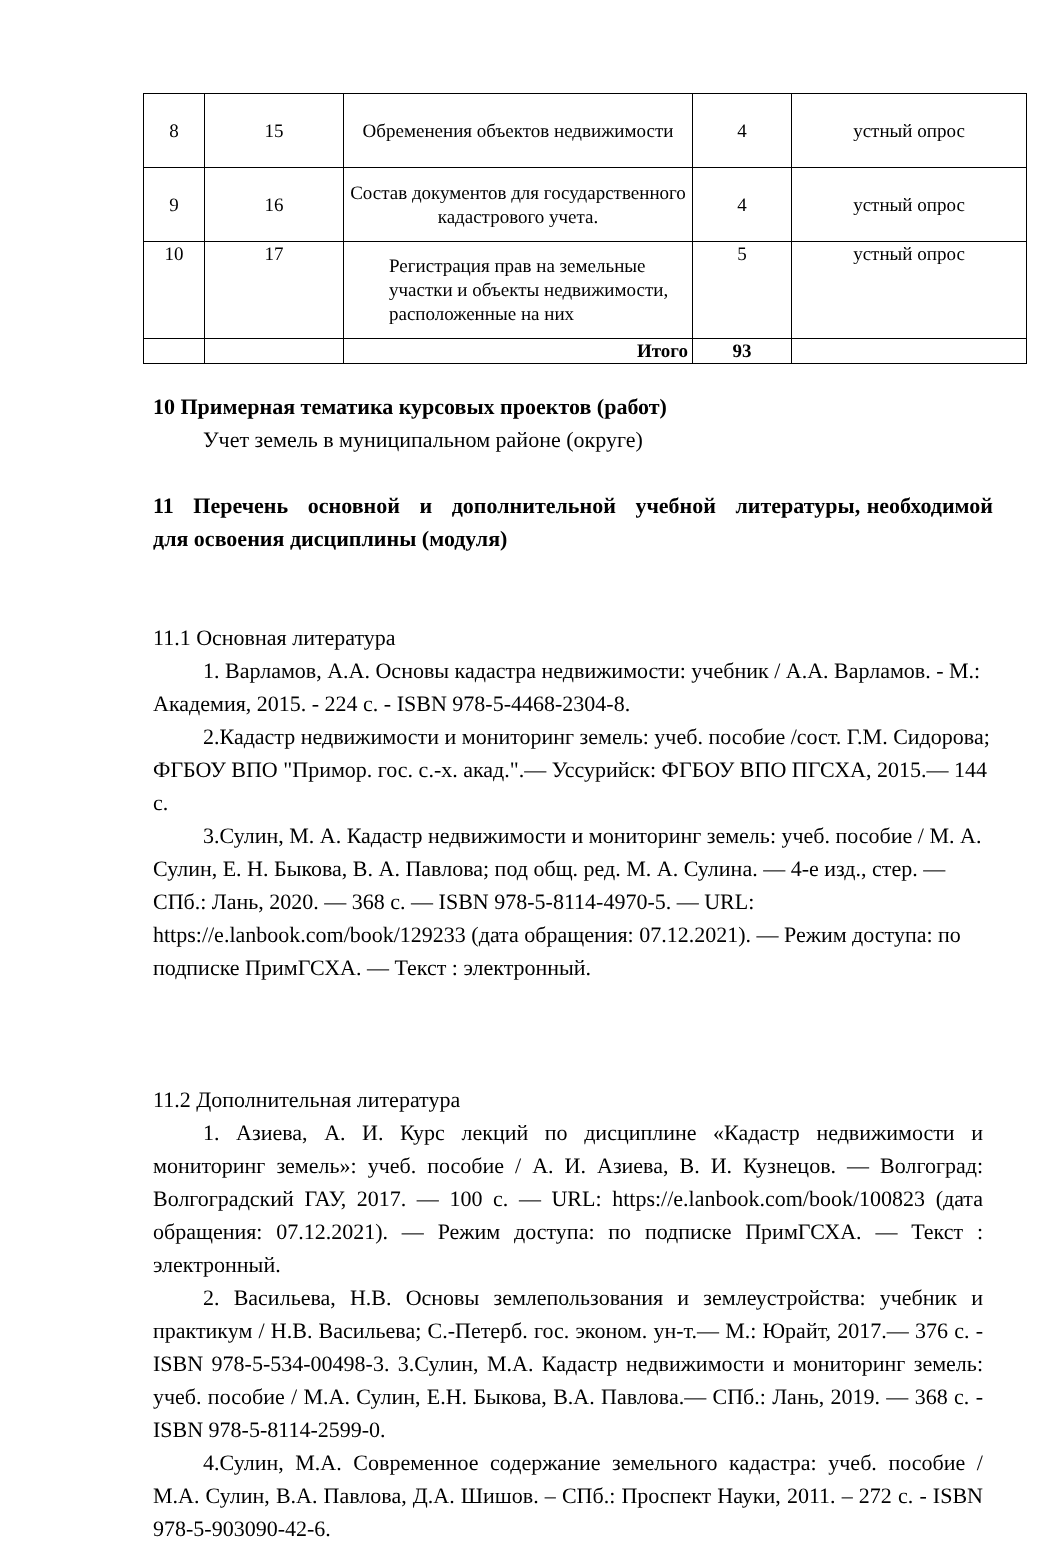| 8 | 15 | Обременения объектов недвижимости | 4 | устный опрос |
| 9 | 16 | Состав документов для государственного кадастрового учета. | 4 | устный опрос |
| 10 | 17 | Регистрация прав на земельные участки и объекты недвижимости, расположенные на них | 5 | устный опрос |
| | | Итого | 93 | |
10 Примерная тематика курсовых проектов (работ)
Учет земель в муниципальном районе (округе)
11 Перечень основной и дополнительной учебной литературы, необходимой для освоения дисциплины (модуля)
11.1 Основная литература
1. Варламов, А.А. Основы кадастра недвижимости: учебник / А.А. Варламов. - М.: Академия, 2015. - 224 с. - ISBN 978-5-4468-2304-8.
2.Кадастр недвижимости и мониторинг земель: учеб. пособие /сост. Г.М. Сидорова; ФГБОУ ВПО "Примор. гос. с.-х. акад.".— Уссурийск: ФГБОУ ВПО ПГСХА, 2015.— 144 с.
3.Сулин, М. А. Кадастр недвижимости и мониторинг земель: учеб. пособие / М. А. Сулин, Е. Н. Быкова, В. А. Павлова; под общ. ред. М. А. Сулина. — 4-е изд., стер. — СПб.: Лань, 2020. — 368 с. — ISBN 978-5-8114-4970-5. — URL: https://e.lanbook.com/book/129233 (дата обращения: 07.12.2021). — Режим доступа: по подписке ПримГСХА. — Текст : электронный.
11.2 Дополнительная литература
1. Азиева, А. И. Курс лекций по дисциплине «Кадастр недвижимости и мониторинг земель»: учеб. пособие / А. И. Азиева, В. И. Кузнецов. — Волгоград: Волгоградский ГАУ, 2017. — 100 с. — URL: https://e.lanbook.com/book/100823 (дата обращения: 07.12.2021). — Режим доступа: по подписке ПримГСХА. — Текст : электронный.
2. Васильева, Н.В. Основы землепользования и землеустройства: учебник и практикум / Н.В. Васильева; С.-Петерб. гос. эконом. ун-т.— М.: Юрайт, 2017.— 376 с. - ISBN 978-5-534-00498-3. 3.Сулин, М.А. Кадастр недвижимости и мониторинг земель: учеб. пособие / М.А. Сулин, Е.Н. Быкова, В.А. Павлова.— СПб.: Лань, 2019. — 368 с. - ISBN 978-5-8114-2599-0.
4.Сулин, М.А. Современное содержание земельного кадастра: учеб. пособие / М.А. Сулин, В.А. Павлова, Д.А. Шишов. – СПб.: Проспект Науки, 2011. – 272 с. - ISBN 978-5-903090-42-6.